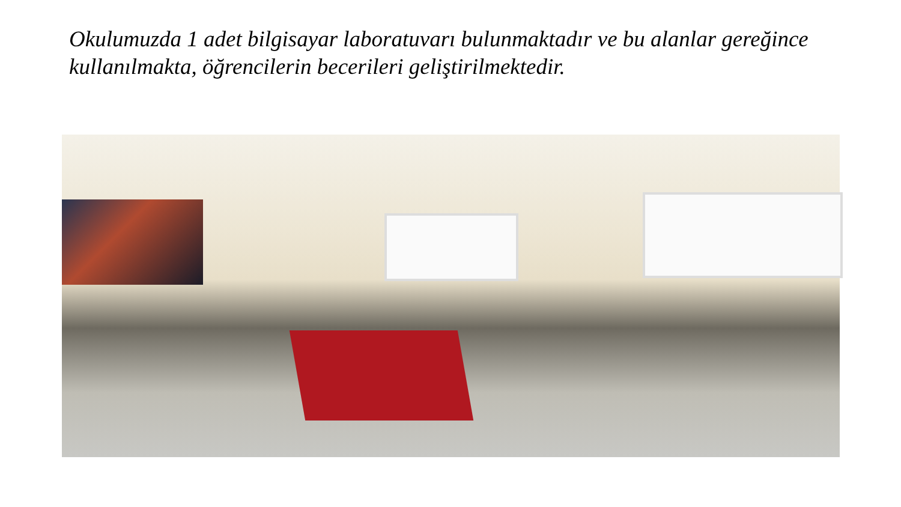Okulumuzda 1 adet bilgisayar laboratuvarı bulunmaktadır ve bu alanlar gereğince kullanılmakta, öğrencilerin becerileri geliştirilmektedir.